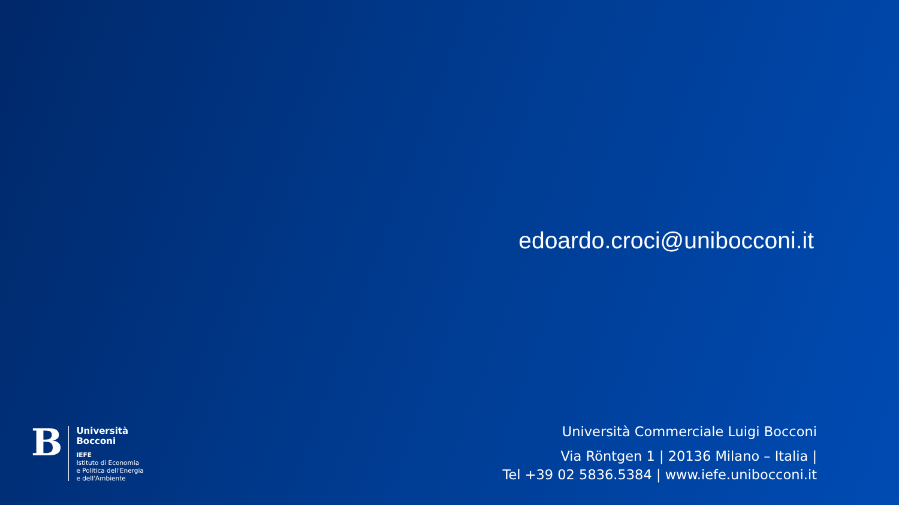edoardo.croci@unibocconi.it
B
Università
Bocconi
IEFE
Istituto di Economia
e Politica dell'Energia
e dell'Ambiente
Università Commerciale Luigi Bocconi
Via Röntgen 1 | 20136 Milano – Italia |
Tel +39 02 5836.5384 | www.iefe.unibocconi.it